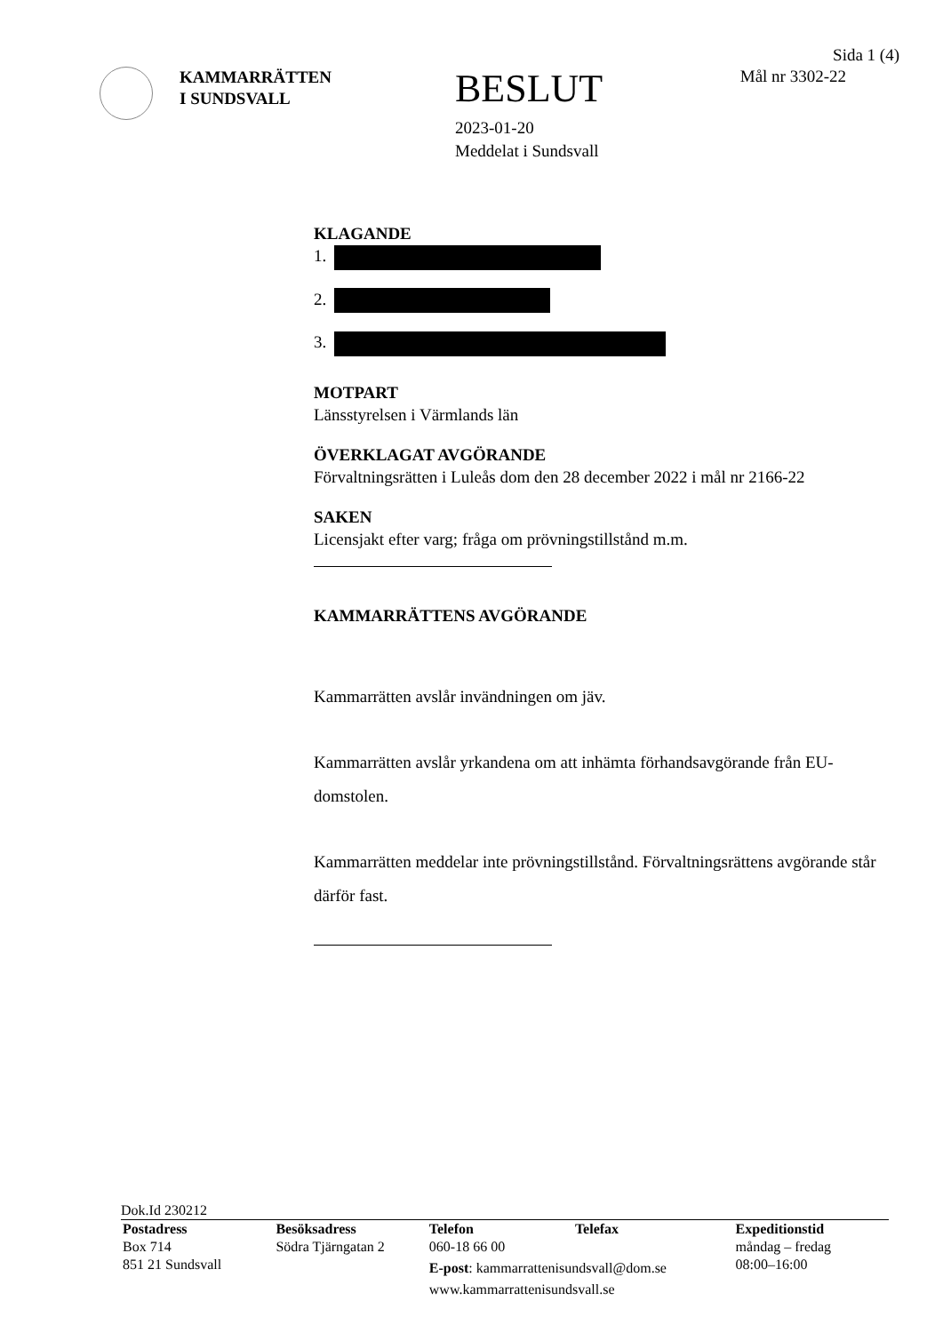KAMMARRÄTTEN
I SUNDSVALL
BESLUT
2023-01-20
Meddelat i Sundsvall
Sida 1 (4)
Mål nr 3302-22
KLAGANDE
1.
2.
3.
MOTPART
Länsstyrelsen i Värmlands län
ÖVERKLAGAT AVGÖRANDE
Förvaltningsrätten i Luleås dom den 28 december 2022 i mål nr 2166-22
SAKEN
Licensjakt efter varg; fråga om prövningstillstånd m.m.
KAMMARRÄTTENS AVGÖRANDE
Kammarrätten avslår invändningen om jäv.
Kammarrätten avslår yrkandena om att inhämta förhandsavgörande från EU-domstolen.
Kammarrätten meddelar inte prövningstillstånd. Förvaltningsrättens avgörande står därför fast.
Dok.Id 230212
Postadress
Box 714
851 21 Sundsvall
Besöksadress
Södra Tjärngatan 2
Telefon Telefax
060-18 66 00
E-post: kammarrattenisundsvall@dom.se
www.kammarrattenisundsvall.se
Expeditionstid
måndag – fredag
08:00–16:00